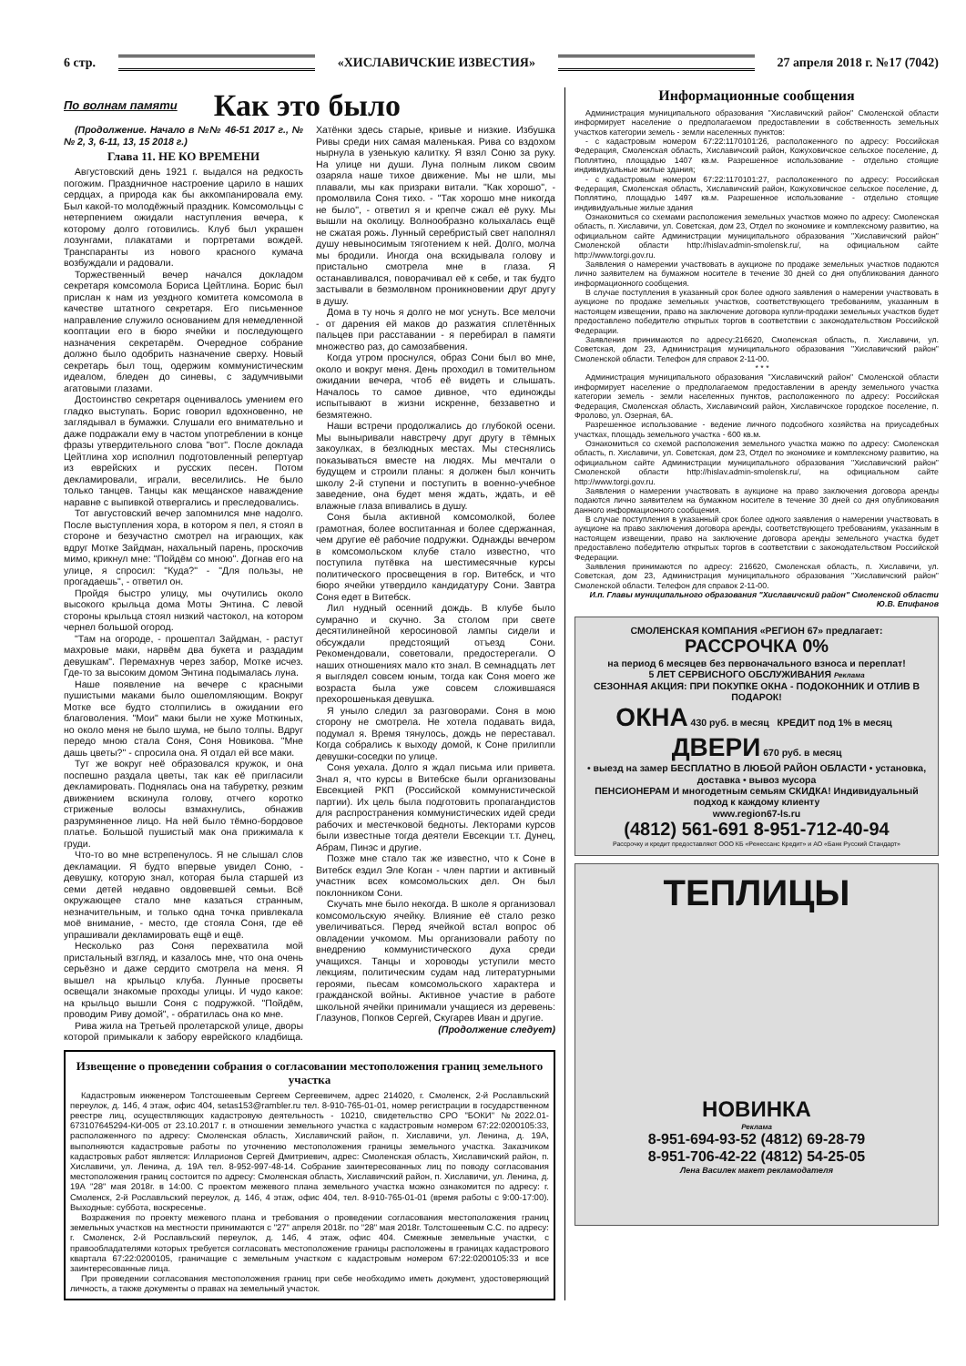6 стр. «ХИСЛАВИЧСКИЕ ИЗВЕСТИЯ» 27 апреля 2018 г. №17 (7042)
По волнам памяти
Как это было
(Продолжение. Начало в №№ 46-51 2017 г., №№ 2, 3, 6-11, 13, 15 2018 г.)
Глава 11. НЕ КО ВРЕМЕНИ
Августовский день 1921 г. выдался на редкость погожим. Праздничное настроение царило в наших сердцах, а природа как бы аккомпанировала ему. Был какой-то молодёжный праздник. Комсомольцы с нетерпением ожидали наступления вечера, к которому долго готовились. Клуб был украшен лозунгами, плакатами и портретами вождей. Транспаранты из нового красного кумача возбуждали и радовали.
Торжественный вечер начался докладом секретаря комсомола Бориса Цейтлина. Борис был прислан к нам из уездного комитета комсомола в качестве штатного секретаря. Его письменное направление служило основанием для немедленной кооптации его в бюро ячейки и последующего назначения секретарём. Очередное собрание должно было одобрить назначение сверху. Новый секретарь был тощ, одержим коммунистическим идеалом, бледен до синевы, с задумчивыми агатовыми глазами.
Достоинство секретаря оценивалось умением его гладко выступать. Борис говорил вдохновенно, не заглядывал в бумажки. Слушали его внимательно и даже подражали ему в частом употреблении в конце фразы утвердительного слова "вот". После доклада Цейтлина хор исполнил подготовленный репертуар из еврейских и русских песен. Потом декламировали, играли, веселились. Не было только танцев. Танцы как мещанское наваждение наравне с выпивкой отвергались и преследовались.
Тот августовский вечер запомнился мне надолго. После выступления хора, в котором я пел, я стоял в стороне и безучастно смотрел на играющих, как вдруг Мотке Зайдман, нахальный парень, проскочив мимо, крикнул мне: "Пойдём со мною". Догнав его на улице, я спросил: "Куда?" - "Для пользы, не прогадаешь", - ответил он.
Пройдя быстро улицу, мы очутились около высокого крыльца дома Моты Энтина. С левой стороны крыльца стоял низкий частокол, на котором чернел большой огород.
"Там на огороде, - прошептал Зайдман, - растут махровые маки, нарвём два букета и раздадим девушкам". Перемахнув через забор, Мотке исчез. Где-то за высоким домом Энтина подымалась луна.
Наше появление на вечере с красными пушистыми маками было ошеломляющим. Вокруг Мотке все будто столпились в ожидании его благоволения. "Мои" маки были не хуже Моткиных, но около меня не было шума, не было толпы. Вдруг передо мною стала Соня, Соня Новикова. "Мне дашь цветы?" - спросила она. Я отдал ей все маки.
Тут же вокруг неё образовался кружок, и она поспешно раздала цветы, так как её пригласили декламировать. Поднялась она на табуретку, резким движением вскинула голову, отчего коротко стриженые волосы взмахнулись, обнажив разрумяненное лицо. На ней было тёмно-бордовое платье. Большой пушистый мак она прижимала к груди.
Что-то во мне встрепенулось. Я не слышал слов декламации. Я будто впервые увидел Соню, - девушку, которую знал, которая была старшей из семи детей недавно овдовевшей семьи. Всё окружающее стало мне казаться странным, незначительным, и только одна точка привлекала моё внимание, - место, где стояла Соня, где её упрашивали декламировать ещё и ещё.
Несколько раз Соня перехватила мой пристальный взгляд, и казалось мне, что она очень серьёзно и даже сердито смотрела на меня. Я вышел на крыльцо клуба. Лунные просветы освещали знакомые проходы улицы. И чудо какое: на крыльцо вышли Соня с подружкой. "Пойдём, проводим Риву домой", - обратилась она ко мне.
Рива жила на Третьей пролетарской улице, дворы которой примыкали к забору еврейского кладбища. Хатёнки здесь старые, кривые и низкие. Избушка Ривы среди них самая маленькая. Рива со вздохом нырнула в узенькую калитку. Я взял Соню за руку. На улице ни души. Луна полным ликом своим озаряла наше тихое движение. Мы не шли, мы плавали, мы как призраки витали. "Как хорошо", - промолвила Соня тихо. - "Так хорошо мне никогда не было", - ответил я и крепче сжал её руку. Мы вышли на околицу. Волнообразно колыхалась ещё не сжатая рожь. Лунный серебристый свет наполнял душу невыносимым тяготением к ней. Долго, молча мы бродили. Иногда она вскидывала голову и пристально смотрела мне в глаза. Я останавливался, поворачивал её к себе, и так будто застывали в безмолвном проникновении друг другу в душу.
Дома в ту ночь я долго не мог уснуть. Все мелочи - от дарения ей маков до разжатия сплетённых пальцев при расставании - я перебирал в памяти множество раз, до самозабвения.
Когда утром проснулся, образ Сони был во мне, около и вокруг меня. День проходил в томительном ожидании вечера, чтоб её видеть и слышать. Началось то самое дивное, что единожды испытывают в жизни искренне, беззаветно и безмятежно.
Наши встречи продолжались до глубокой осени. Мы выныривали навстречу друг другу в тёмных закоулках, в безлюдных местах. Мы стеснялись показываться вместе на людях. Мы мечтали о будущем и строили планы: я должен был кончить школу 2-й ступени и поступить в военно-учебное заведение, она будет меня ждать, ждать, и её влажные глаза впивались в душу.
Соня была активной комсомолкой, более грамотная, более воспитанная и более сдержанная, чем другие её рабочие подружки. Однажды вечером в комсомольском клубе стало известно, что поступила путёвка на шестимесячные курсы политического просвещения в гор. Витебск, и что бюро ячейки утвердило кандидатуру Сони. Завтра Соня едет в Витебск.
Лил нудный осенний дождь. В клубе было сумрачно и скучно. За столом при свете десятилинейной керосиновой лампы сидели и обсуждали предстоящий отъезд Сони. Рекомендовали, советовали, предостерегали. О наших отношениях мало кто знал. В семнадцать лет я выглядел совсем юным, тогда как Соня моего же возраста была уже совсем сложившаяся прехорошенькая девушка.
Я уныло следил за разговорами. Соня в мою сторону не смотрела. Не хотела подавать вида, подумал я. Время тянулось, дождь не переставал. Когда собрались к выходу домой, к Соне прилипли девушки-соседки по улице.
Соня уехала. Долго я ждал письма или привета. Знал я, что курсы в Витебске были организованы Евсекцией РКП (Российской коммунистической партии). Их цель была подготовить пропагандистов для распространения коммунистических идей среди рабочих и местечковой бедноты. Лекторами курсов были известные тогда деятели Евсекции т.т. Дунец, Абрам, Пинэс и другие.
Позже мне стало так же известно, что к Соне в Витебск ездил Эле Коган - член партии и активный участник всех комсомольских дел. Он был поклонником Сони.
Скучать мне было некогда. В школе я организовал комсомольскую ячейку. Влияние её стало резко увеличиваться. Перед ячейкой встал вопрос об овладении учкомом. Мы организовали работу по внедрению коммунистического духа среди учащихся. Танцы и хороводы уступили место лекциям, политическим судам над литературными героями, пьесам комсомольского характера и гражданской войны. Активное участие в работе школьной ячейки принимали учащиеся из деревень: Глазунов, Попков Сергей, Скугарев Иван и другие.
(Продолжение следует)
Извещение о проведении собрания о согласовании местоположения границ земельного участка
Кадастровым инженером Толстошеевым Сергеем Сергеевичем, адрес 214020, г. Смоленск, 2-й Рославльский переулок, д. 14б, 4 этаж, офис 404, setas153@rambler.ru тел. 8-910-765-01-01, номер регистрации в государственном реестре лиц, осуществляющих кадастровую деятельность - 10210, свидетельство СРО "БОКИ" №2022.01-673107645294-КИ-005 от 23.10.2017 г. в отношении земельного участка с кадастровым номером 67:22:0200105:33, расположенного по адресу: Смоленская область, Хиславичский район, п. Хиславичи, ул. Ленина, д. 19А, выполняются кадастровые работы по уточнению местоположения границы земельного участка. Заказчиком кадастровых работ является: Илларионов Сергей Дмитриевич, адрес: Смоленская область, Хиславичский район, п. Хиславичи, ул. Ленина, д. 19А тел. 8-952-997-48-14. Собрание заинтересованных лиц по поводу согласования местоположения границ состоится по адресу: Смоленская область, Хиславичский район, п. Хиславичи, ул. Ленина, д. 19А "28" мая 2018г. в 14:00. С проектом межевого плана земельного участка можно ознакомится по адресу: г. Смоленск, 2-й Рославльский переулок, д. 14б, 4 этаж, офис 404, тел. 8-910-765-01-01 (время работы с 9:00-17:00). Выходные: суббота, воскресенье.
Возражения по проекту межевого плана и требования о проведении согласования местоположения границ земельных участков на местности принимаются с "27" апреля 2018г. по "28" мая 2018г. Толстошеевым С.С. по адресу: г. Смоленск, 2-й Рославльский переулок, д. 14б, 4 этаж, офис 404. Смежные земельные участки, с правообладателями которых требуется согласовать местоположение границы расположены в границах кадастрового квартала 67:22:0200105, граничащие с земельным участком с кадастровым номером 67:22:0200105:33 и все заинтересованные лица.
При проведении согласования местоположения границ при себе необходимо иметь документ, удостоверяющий личность, а также документы о правах на земельный участок.
Информационные сообщения
Администрация муниципального образования "Хиславичский район" Смоленской области информирует население о предполагаемом предоставлении в собственность земельных участков категории земель - земли населенных пунктов:
- с кадастровым номером 67:22:1170101:26, расположенного по адресу: Российская Федерация, Смоленская область, Хиславичский район, Кожуховичское сельское поселение, д. Поплятино, площадью 1407 кв.м. Разрешенное использование - отдельно стоящие индивидуальные жилые здания;
- с кадастровым номером 67:22:1170101:27, расположенного по адресу: Российская Федерация, Смоленская область, Хиславичский район, Кожуховичское сельское поселение, д. Поплятино, площадью 1497 кв.м. Разрешенное использование - отдельно стоящие индивидуальные жилые здания
Ознакомиться со схемами расположения земельных участков можно по адресу: Смоленская область, п. Хиславичи, ул. Советская, дом 23, Отдел по экономике и комплексному развитию, на официальном сайте Администрации муниципального образования "Хиславичский район" Смоленской области http://hislav.admin-smolensk.ru/, на официальном сайте http://www.torgi.gov.ru.
Заявления о намерении участвовать в аукционе по продаже земельных участков подаются лично заявителем на бумажном носителе в течение 30 дней со дня опубликования данного информационного сообщения.
В случае поступления в указанный срок более одного заявления о намерении участвовать в аукционе по продаже земельных участков, соответствующего требованиям, указанным в настоящем извещении, право на заключение договора купли-продажи земельных участков будет предоставлено победителю открытых торгов в соответствии с законодательством Российской Федерации.
Заявления принимаются по адресу:216620, Смоленская область, п. Хиславичи, ул. Советская, дом 23, Администрация муниципального образования "Хиславичский район" Смоленской области. Телефон для справок 2-11-00.
* * *
Администрация муниципального образования "Хиславичский район" Смоленской области информирует население о предполагаемом предоставлении в аренду земельного участка категории земель - земли населенных пунктов, расположенного по адресу: Российская Федерация, Смоленская область, Хиславичский район, Хиславичское городское поселение, п. Фролово, ул. Озерная, 6А.
Разрешенное использование - ведение личного подсобного хозяйства на приусадебных участках, площадь земельного участка - 600 кв.м.
Ознакомиться со схемой расположения земельного участка можно по адресу: Смоленская область, п. Хиславичи, ул. Советская, дом 23, Отдел по экономике и комплексному развитию, на официальном сайте Администрации муниципального образования "Хиславичский район" Смоленской области http://hislav.admin-smolensk.ru/, на официальном сайте http://www.torgi.gov.ru.
Заявления о намерении участвовать в аукционе на право заключения договора аренды подаются лично заявителем на бумажном носителе в течение 30 дней со дня опубликования данного информационного сообщения.
В случае поступления в указанный срок более одного заявления о намерении участвовать в аукционе на право заключения договора аренды, соответствующего требованиям, указанным в настоящем извещении, право на заключение договора аренды земельного участка будет предоставлено победителю открытых торгов в соответствии с законодательством Российской Федерации.
Заявления принимаются по адресу: 216620, Смоленская область, п. Хиславичи, ул. Советская, дом 23, Администрация муниципального образования "Хиславичский район" Смоленской области. Телефон для справок 2-11-00.
И.п. Главы муниципального образования "Хиславичский район" Смоленской области Ю.В. Епифанов
СМОЛЕНСКАЯ КОМПАНИЯ «РЕГИОН 67» предлагает:
РАССРОЧКА 0%
на период 6 месяцев без первоначального взноса и переплат!
5 ЛЕТ СЕРВИСНОГО ОБСЛУЖИВАНИЯ Реклама
СЕЗОННАЯ АКЦИЯ: ПРИ ПОКУПКЕ ОКНА - ПОДОКОННИК И ОТЛИВ В ПОДАРОК!
ОКНА 430 руб. в месяц КРЕДИТ под 1% в месяц ДВЕРИ 670 руб. в месяц
• выезд на замер БЕСПЛАТНО В ЛЮБОЙ РАЙОН ОБЛАСТИ • установка, доставка • вывоз мусора
ПЕНСИОНЕРАМ И многодетным семьям СКИДКА! Индивидуальный подход к каждому клиенту
www.region67-ls.ru
(4812) 561-691 8-951-712-40-94
Рассрочку и кредит предоставляют ООО КБ «Ренессанс Кредит» и АО «Банк Русский Стандарт»
ТЕПЛИЦЫ
НОВИНКА
Реклама
8-951-694-93-52 (4812) 69-28-79
8-951-706-42-22 (4812) 54-25-05
Лена Василек макет рекламодателя